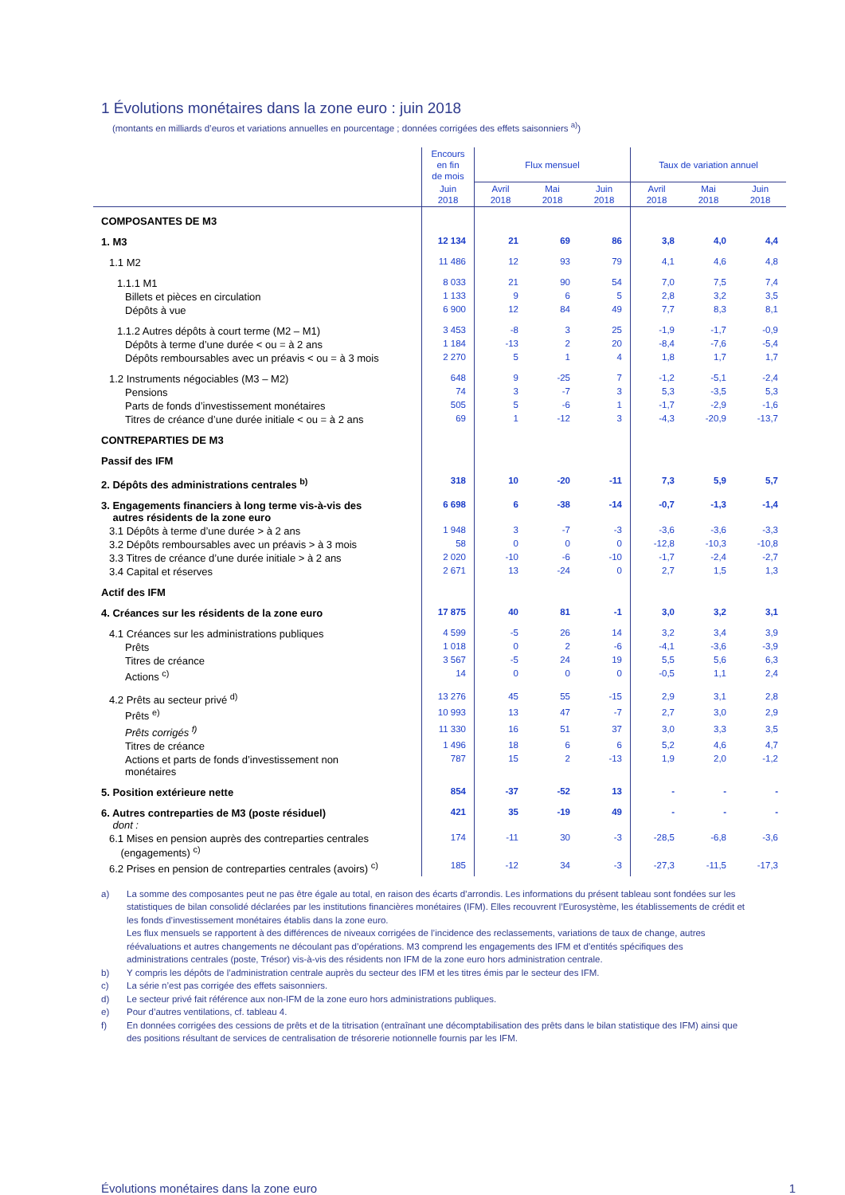1 Évolutions monétaires dans la zone euro : juin 2018
(montants en milliards d’euros et variations annuelles en pourcentage ; données corrigées des effets saisonniers <sup>a)</sup>)
| | Encours en fin de mois | Flux mensuel | | | Taux de variation annuel | | |
| --- | --- | --- | --- | --- | --- | --- | --- |
| | Juin 2018 | Avril 2018 | Mai 2018 | Juin 2018 | Avril 2018 | Mai 2018 | Juin 2018 |
| COMPOSANTES DE M3 | | | | | | | |
| 1. M3 | 12 134 | 21 | 69 | 86 | 3,8 | 4,0 | 4,4 |
| 1.1 M2 | 11 486 | 12 | 93 | 79 | 4,1 | 4,6 | 4,8 |
| 1.1.1 M1 | 8 033 | 21 | 90 | 54 | 7,0 | 7,5 | 7,4 |
| Billets et pièces en circulation | 1 133 | 9 | 6 | 5 | 2,8 | 3,2 | 3,5 |
| Dépôts à vue | 6 900 | 12 | 84 | 49 | 7,7 | 8,3 | 8,1 |
| 1.1.2 Autres dépôts à court terme (M2 – M1) | 3 453 | -8 | 3 | 25 | -1,9 | -1,7 | -0,9 |
| Dépôts à terme d’une durée < ou = à 2 ans | 1 184 | -13 | 2 | 20 | -8,4 | -7,6 | -5,4 |
| Dépôts remboursables avec un préavis < ou = à 3 mois | 2 270 | 5 | 1 | 4 | 1,8 | 1,7 | 1,7 |
| 1.2 Instruments négociables (M3 – M2) | 648 | 9 | -25 | 7 | -1,2 | -5,1 | -2,4 |
| Pensions | 74 | 3 | -7 | 3 | 5,3 | -3,5 | 5,3 |
| Parts de fonds d’investissement monétaires | 505 | 5 | -6 | 1 | -1,7 | -2,9 | -1,6 |
| Titres de créance d’une durée initiale < ou = à 2 ans | 69 | 1 | -12 | 3 | -4,3 | -20,9 | -13,7 |
| CONTREPARTIES DE M3 | | | | | | | |
| Passif des IFM | | | | | | | |
| 2. Dépôts des administrations centrales <sup>b)</sup> | 318 | 10 | -20 | -11 | 7,3 | 5,9 | 5,7 |
| 3. Engagements financiers à long terme vis-à-vis des autres résidents de la zone euro | 6 698 | 6 | -38 | -14 | -0,7 | -1,3 | -1,4 |
| 3.1 Dépôts à terme d’une durée > à 2 ans | 1 948 | 3 | -7 | -3 | -3,6 | -3,6 | -3,3 |
| 3.2 Dépôts remboursables avec un préavis > à 3 mois | 58 | 0 | 0 | 0 | -12,8 | -10,3 | -10,8 |
| 3.3 Titres de créance d’une durée initiale > à 2 ans | 2 020 | -10 | -6 | -10 | -1,7 | -2,4 | -2,7 |
| 3.4 Capital et réserves | 2 671 | 13 | -24 | 0 | 2,7 | 1,5 | 1,3 |
| Actif des IFM | | | | | | | |
| 4. Créances sur les résidents de la zone euro | 17 875 | 40 | 81 | -1 | 3,0 | 3,2 | 3,1 |
| 4.1 Créances sur les administrations publiques | 4 599 | -5 | 26 | 14 | 3,2 | 3,4 | 3,9 |
| Prêts | 1 018 | 0 | 2 | -6 | -4,1 | -3,6 | -3,9 |
| Titres de créance | 3 567 | -5 | 24 | 19 | 5,5 | 5,6 | 6,3 |
| Actions <sup>c)</sup> | 14 | 0 | 0 | 0 | -0,5 | 1,1 | 2,4 |
| 4.2 Prêts au secteur privé <sup>d)</sup> | 13 276 | 45 | 55 | -15 | 2,9 | 3,1 | 2,8 |
| Prêts <sup>e)</sup> | 10 993 | 13 | 47 | -7 | 2,7 | 3,0 | 2,9 |
| Prêts corrigés <sup>f)</sup> | 11 330 | 16 | 51 | 37 | 3,0 | 3,3 | 3,5 |
| Titres de créance | 1 496 | 18 | 6 | 6 | 5,2 | 4,6 | 4,7 |
| Actions et parts de fonds d’investissement non monétaires | 787 | 15 | 2 | -13 | 1,9 | 2,0 | -1,2 |
| 5. Position extérieure nette | 854 | -37 | -52 | 13 | - | - | - |
| 6. Autres contreparties de M3 (poste résiduel) dont : | 421 | 35 | -19 | 49 | - | - | - |
| 6.1 Mises en pension auprès des contreparties centrales (engagements) <sup>c)</sup> | 174 | -11 | 30 | -3 | -28,5 | -6,8 | -3,6 |
| 6.2 Prises en pension de contreparties centrales (avoirs) <sup>c)</sup> | 185 | -12 | 34 | -3 | -27,3 | -11,5 | -17,3 |
a) La somme des composantes peut ne pas être égale au total, en raison des écarts d’arrondis. Les informations du présent tableau sont fondées sur les statistiques de bilan consolidé déclarées par les institutions financières monétaires (IFM). Elles recouvrent l’Eurosystème, les établissements de crédit et les fonds d’investissement monétaires établis dans la zone euro.
Les flux mensuels se rapportent à des différences de niveaux corrigées de l’incidence des reclassements, variations de taux de change, autres réévaluations et autres changements ne découlant pas d’opérations. M3 comprend les engagements des IFM et d’entités spécifiques des administrations centrales (poste, Trésor) vis-à-vis des résidents non IFM de la zone euro hors administration centrale.
b) Y compris les dépôts de l’administration centrale auprès du secteur des IFM et les titres émis par le secteur des IFM.
c) La série n’est pas corrigée des effets saisonniers.
d) Le secteur privé fait référence aux non-IFM de la zone euro hors administrations publiques.
e) Pour d’autres ventilations, cf. tableau 4.
f) En données corrigées des cessions de prêts et de la titrisation (entraînant une décomptabilisation des prêts dans le bilan statistique des IFM) ainsi que des positions résultant de services de centralisation de trésorerie notionnelle fournis par les IFM.
Évolutions monétaires dans la zone euro 1